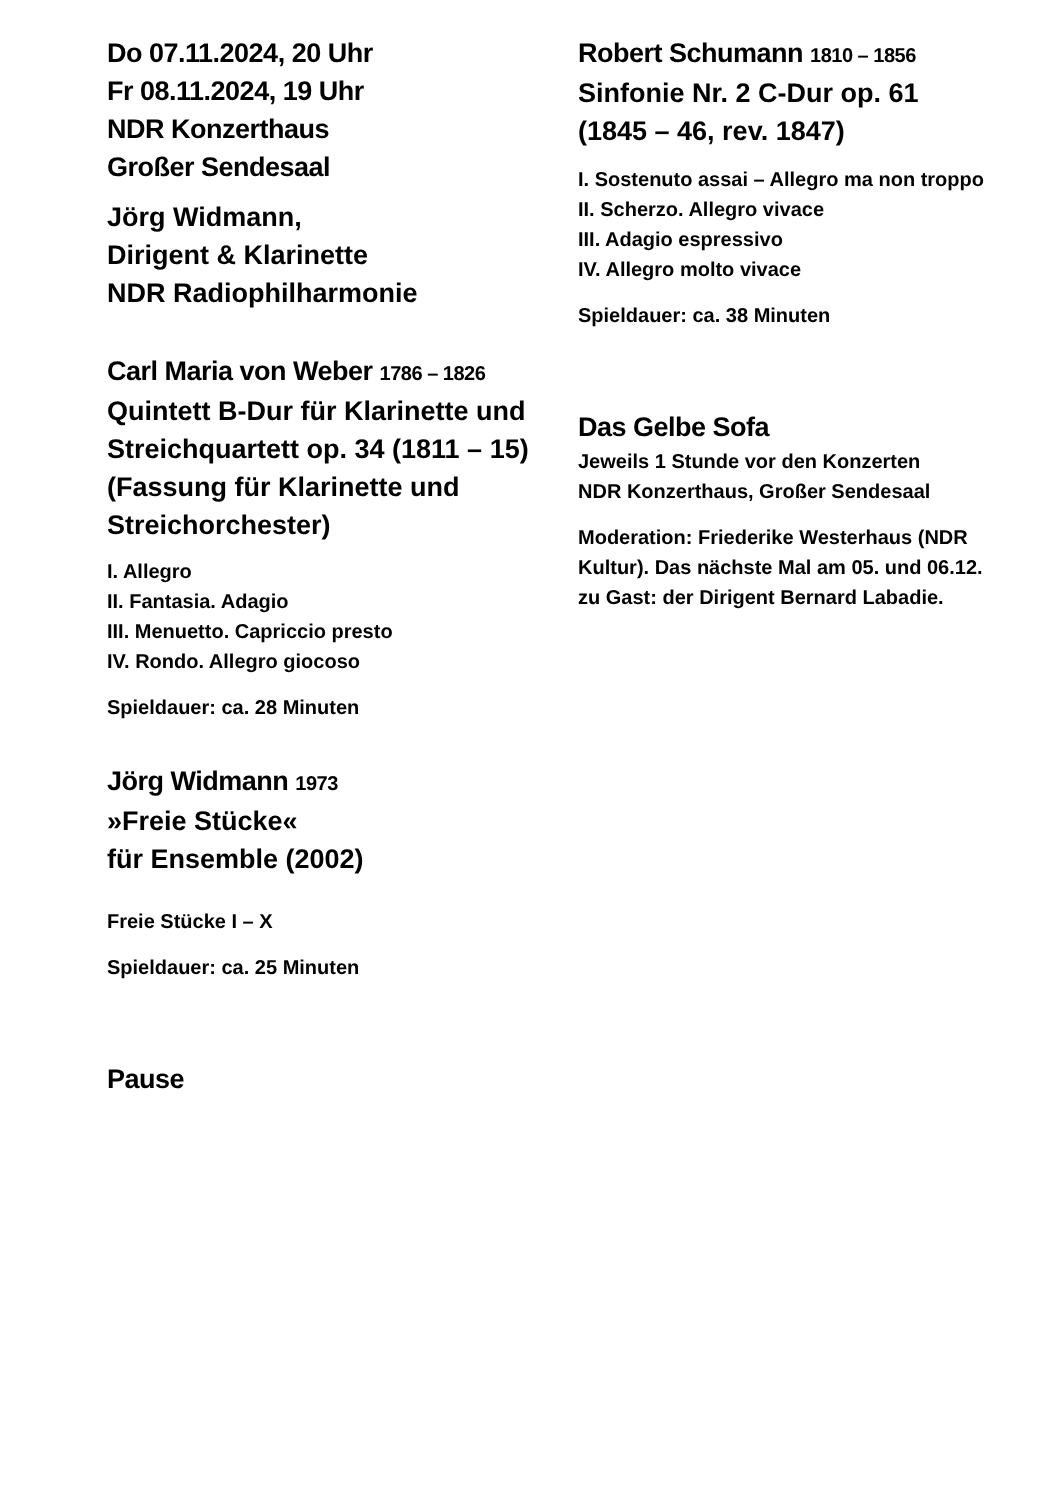Do 07.11.2024, 20 Uhr
Fr 08.11.2024, 19 Uhr
NDR Konzerthaus
Großer Sendesaal
Jörg Widmann,
Dirigent & Klarinette
NDR Radiophilharmonie
Carl Maria von Weber 1786 – 1826
Quintett B-Dur für Klarinette und Streichquartett op. 34 (1811 – 15) (Fassung für Klarinette und Streichorchester)
I. Allegro
II. Fantasia. Adagio
III. Menuetto. Capriccio presto
IV. Rondo. Allegro giocoso
Spieldauer: ca. 28 Minuten
Jörg Widmann 1973
»Freie Stücke«
für Ensemble (2002)
Freie Stücke I – X
Spieldauer: ca. 25 Minuten
Pause
Robert Schumann 1810 – 1856
Sinfonie Nr. 2 C-Dur op. 61
(1845 – 46, rev. 1847)
I. Sostenuto assai – Allegro ma non troppo
II. Scherzo. Allegro vivace
III. Adagio espressivo
IV. Allegro molto vivace
Spieldauer: ca. 38 Minuten
Das Gelbe Sofa
Jeweils 1 Stunde vor den Konzerten
NDR Konzerthaus, Großer Sendesaal
Moderation: Friederike Westerhaus (NDR Kultur). Das nächste Mal am 05. und 06.12. zu Gast: der Dirigent Bernard Labadie.